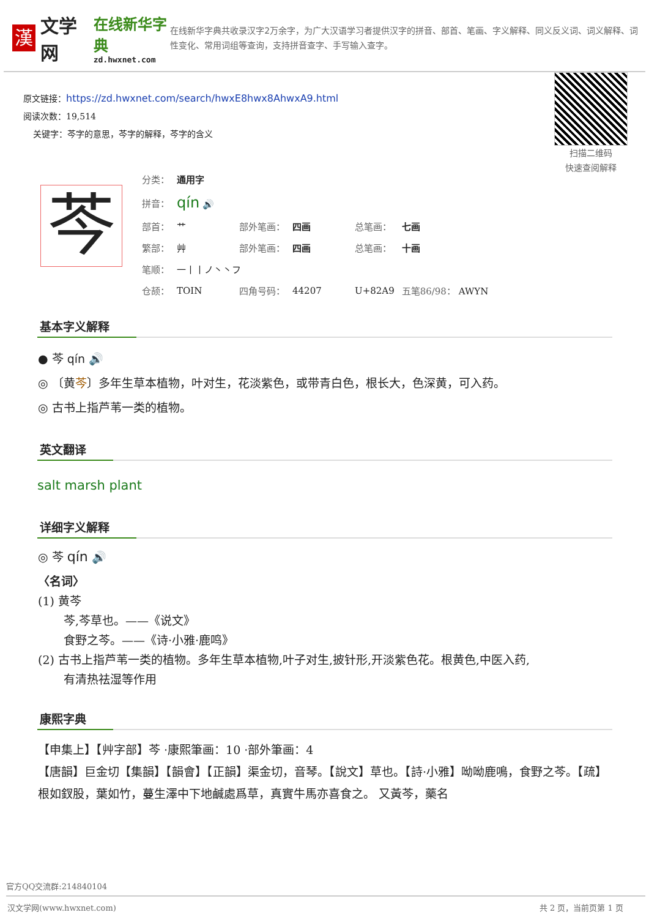漢
文学网
在线新华字典
zd.hwxnet.com
在线新华字典共收录汉字2万余字，为广大汉语学习者提供汉字的拼音、部首、笔画、字义解释、同义反义词、词义解释、词性变化、常用词组等查询，支持拼音查字、手写输入查字。
原文链接：https://zd.hwxnet.com/search/hwxE8hwx8AhwxA9.html
阅读次数：19,514
关键字：芩字的意思，芩字的解释，芩字的含义
扫描二维码
快速查阅解释
芩
| 分类： | 通用字 | | | | |
| 拼音： | qín 🔊 | | | | |
| 部首： | 艹 | 部外笔画： | 四画 | 总笔画： | 七画 |
| 繁部： | 艸 | 部外笔画： | 四画 | 总笔画： | 十画 |
| 笔顺： | 一丨丨ノ丶丶フ | | | | |
| 仓颉： | TOIN | 四角号码： | 44207 | U+82A9 | 五笔86/98： AWYN |
基本字义解释
● 芩 qín 🔊
◎ 〔黄芩〕多年生草本植物，叶对生，花淡紫色，或带青白色，根长大，色深黄，可入药。
◎ 古书上指芦苇一类的植物。
英文翻译
salt marsh plant
详细字义解释
◎ 芩 qín 🔊
〈名词〉
(1) 黄芩
芩,芩草也。——《说文》
食野之芩。——《诗·小雅·鹿鸣》
(2) 古书上指芦苇一类的植物。多年生草本植物,叶子对生,披针形,开淡紫色花。根黄色,中医入药,
有清热祛湿等作用
康熙字典
【申集上】【艸字部】芩 ·康熙筆画：10 ·部外筆画：4
【唐韻】巨金切【集韻】【韻會】【正韻】渠金切，音琴。【說文】草也。【詩·小雅】呦呦鹿鳴，食野之芩。【疏】根如釵股，葉如竹，蔓生澤中下地鹹處爲草，真實牛馬亦喜食之。 又黃芩，藥名
官方QQ交流群:214840104
汉文学网(www.hwxnet.com) 共 2 页，当前页第 1 页